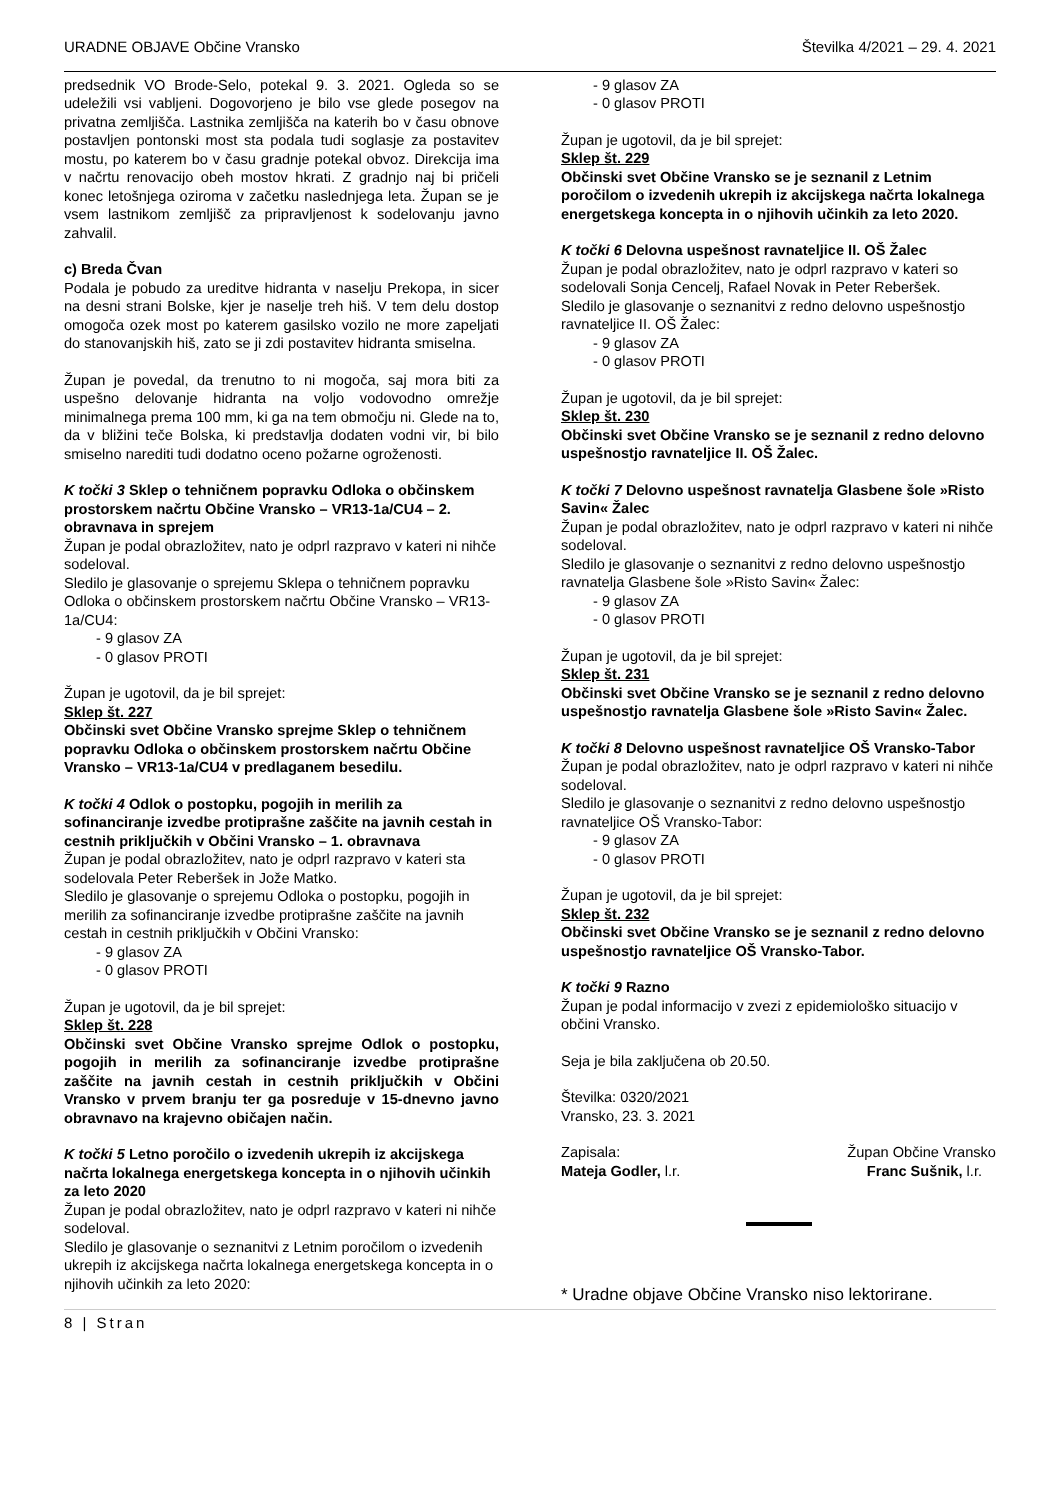URADNE OBJAVE Občine Vransko Številka 4/2021 – 29. 4. 2021
predsednik VO Brode-Selo, potekal 9. 3. 2021. Ogleda so se udeležili vsi vabljeni. Dogovorjeno je bilo vse glede posegov na privatna zemljišča. Lastnika zemljišča na katerih bo v času obnove postavljen pontonski most sta podala tudi soglasje za postavitev mostu, po katerem bo v času gradnje potekal obvoz. Direkcija ima v načrtu renovacijo obeh mostov hkrati. Z gradnjo naj bi pričeli konec letošnjega oziroma v začetku naslednjega leta. Župan se je vsem lastnikom zemljišč za pripravljenost k sodelovanju javno zahvalil.
c) Breda Čvan
Podala je pobudo za ureditve hidranta v naselju Prekopa, in sicer na desni strani Bolske, kjer je naselje treh hiš. V tem delu dostop omogoča ozek most po katerem gasilsko vozilo ne more zapeljati do stanovanjskih hiš, zato se ji zdi postavitev hidranta smiselna.
Župan je povedal, da trenutno to ni mogoča, saj mora biti za uspešno delovanje hidranta na voljo vodovodno omrežje minimalnega prema 100 mm, ki ga na tem območju ni. Glede na to, da v bližini teče Bolska, ki predstavlja dodaten vodni vir, bi bilo smiselno narediti tudi dodatno oceno požarne ogroženosti.
K točki 3 Sklep o tehničnem popravku Odloka o občinskem prostorskem načrtu Občine Vransko – VR13-1a/CU4 – 2. obravnava in sprejem
Župan je podal obrazložitev, nato je odprl razpravo v kateri ni nihče sodeloval.
Sledilo je glasovanje o sprejemu Sklepa o tehničnem popravku Odloka o občinskem prostorskem načrtu Občine Vransko – VR13-1a/CU4:
- 9 glasov ZA
- 0 glasov PROTI
Župan je ugotovil, da je bil sprejet:
Sklep št. 227
Občinski svet Občine Vransko sprejme Sklep o tehničnem popravku Odloka o občinskem prostorskem načrtu Občine Vransko – VR13-1a/CU4 v predlaganem besedilu.
K točki 4 Odlok o postopku, pogojih in merilih za sofinanciranje izvedbe protiprašne zaščite na javnih cestah in cestnih priključkih v Občini Vransko – 1. obravnava
Župan je podal obrazložitev, nato je odprl razpravo v kateri sta sodelovala Peter Reberšek in Jože Matko.
Sledilo je glasovanje o sprejemu Odloka o postopku, pogojih in merilih za sofinanciranje izvedbe protiprašne zaščite na javnih cestah in cestnih priključkih v Občini Vransko:
- 9 glasov ZA
- 0 glasov PROTI
Župan je ugotovil, da je bil sprejet:
Sklep št. 228
Občinski svet Občine Vransko sprejme Odlok o postopku, pogojih in merilih za sofinanciranje izvedbe protiprašne zaščite na javnih cestah in cestnih priključkih v Občini Vransko v prvem branju ter ga posreduje v 15-dnevno javno obravnavo na krajevno običajen način.
K točki 5 Letno poročilo o izvedenih ukrepih iz akcijskega načrta lokalnega energetskega koncepta in o njihovih učinkih za leto 2020
Župan je podal obrazložitev, nato je odprl razpravo v kateri ni nihče sodeloval.
Sledilo je glasovanje o seznanitvi z Letnim poročilom o izvedenih ukrepih iz akcijskega načrta lokalnega energetskega koncepta in o njihovih učinkih za leto 2020:
- 9 glasov ZA
- 0 glasov PROTI
Župan je ugotovil, da je bil sprejet:
Sklep št. 229
Občinski svet Občine Vransko se je seznanil z Letnim poročilom o izvedenih ukrepih iz akcijskega načrta lokalnega energetskega koncepta in o njihovih učinkih za leto 2020.
K točki 6 Delovna uspešnost ravnateljice II. OŠ Žalec
Župan je podal obrazložitev, nato je odprl razpravo v kateri so sodelovali Sonja Cencelj, Rafael Novak in Peter Reberšek.
Sledilo je glasovanje o seznanitvi z redno delovno uspešnostjo ravnateljice II. OŠ Žalec:
- 9 glasov ZA
- 0 glasov PROTI
Župan je ugotovil, da je bil sprejet:
Sklep št. 230
Občinski svet Občine Vransko se je seznanil z redno delovno uspešnostjo ravnateljice II. OŠ Žalec.
K točki 7 Delovno uspešnost ravnatelja Glasbene šole »Risto Savin« Žalec
Župan je podal obrazložitev, nato je odprl razpravo v kateri ni nihče sodeloval.
Sledilo je glasovanje o seznanitvi z redno delovno uspešnostjo ravnatelja Glasbene šole »Risto Savin« Žalec:
- 9 glasov ZA
- 0 glasov PROTI
Župan je ugotovil, da je bil sprejet:
Sklep št. 231
Občinski svet Občine Vransko se je seznanil z redno delovno uspešnostjo ravnatelja Glasbene šole »Risto Savin« Žalec.
K točki 8 Delovno uspešnost ravnateljice OŠ Vransko-Tabor
Župan je podal obrazložitev, nato je odprl razpravo v kateri ni nihče sodeloval.
Sledilo je glasovanje o seznanitvi z redno delovno uspešnostjo ravnateljice OŠ Vransko-Tabor:
- 9 glasov ZA
- 0 glasov PROTI
Župan je ugotovil, da je bil sprejet:
Sklep št. 232
Občinski svet Občine Vransko se je seznanil z redno delovno uspešnostjo ravnateljice OŠ Vransko-Tabor.
K točki 9 Razno
Župan je podal informacijo v zvezi z epidemiološko situacijo v občini Vransko.
Seja je bila zaključena ob 20.50.
Številka: 0320/2021
Vransko, 23. 3. 2021
Zapisala: Župan Občine Vransko
Mateja Godler, l.r. Franc Sušnik, l.r.
* Uradne objave Občine Vransko niso lektorirane.
8 | Stran